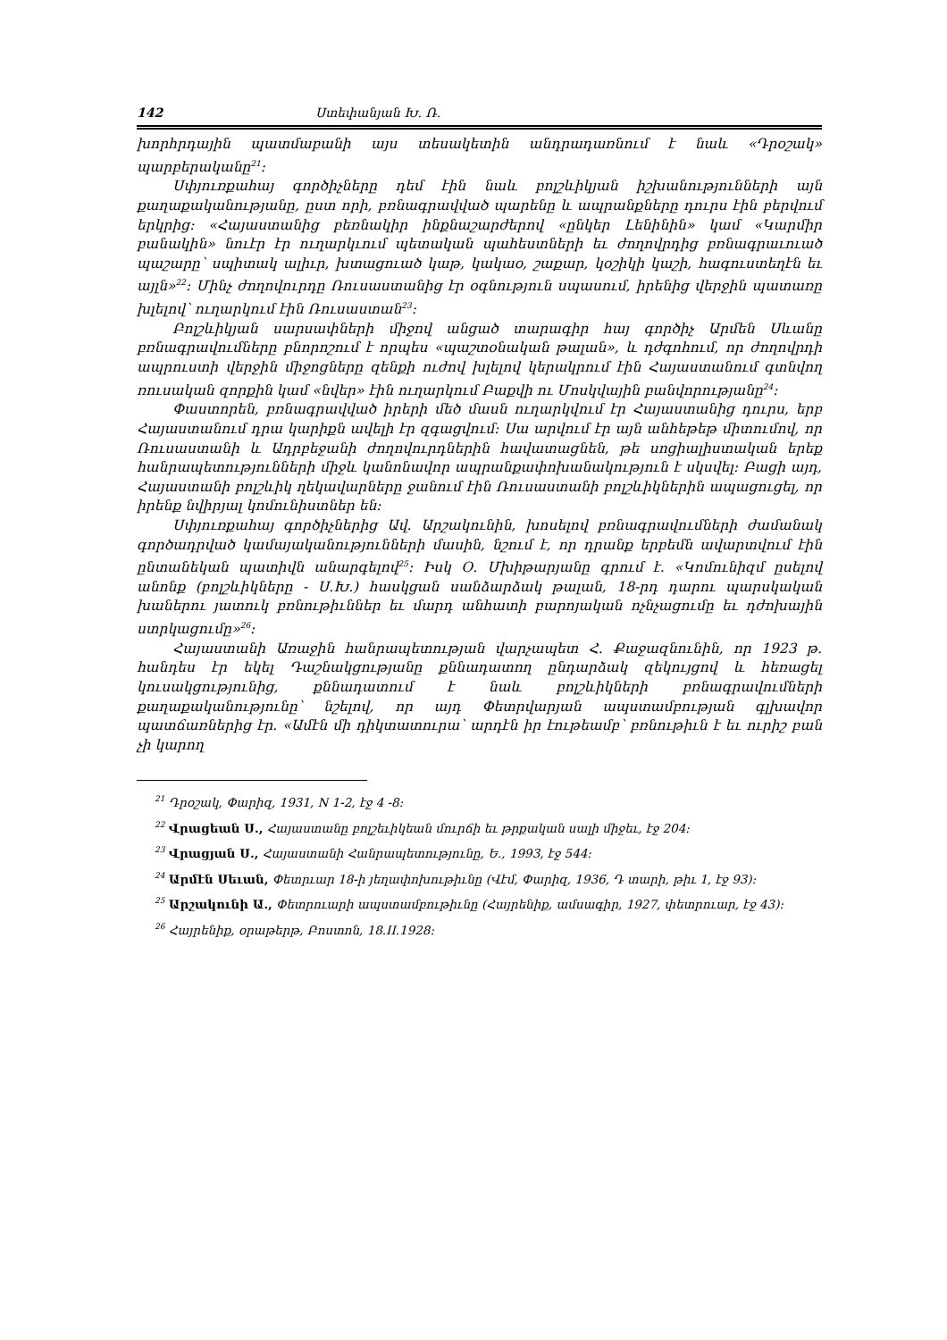142 Ստեփանյան Խ. Ռ.
խորհրդային պատմաբանի այս տեսակետին անդրադառնում է նաև «Դրօշակ» պարբերականը<sup>21</sup>:
Սփյուռքահայ գործիչները դեմ էին նաև բոլշևիկյան իշխանությունների այն քաղաքականությանը, ըստ որի, բռնագրավված պարենը և ապրանքները դուրս էին բերվում երկրից: «Հայաստանից բեռնակիր ինքնաշարժերով «ընկեր Լենինին» կամ «Կարմիր բանակին» նուէր էր ուղարկւում պետական պահեստների եւ ժողովրդից բռնագրաւուած պաշարը՝ սպիտակ ալիւր, խտացուած կաթ, կակաօ, շաքար, կօշիկի կաշի, հագուստեղէն եւ այլն»<sup>22</sup>: Մինչ ժողովուրդը Ռուսաստանից էր օգնություն սպասում, իրենից վերջին պատառը խլելով՝ ուղարկում էին Ռուսաստան<sup>23</sup>:
Բոլշևիկյան սարսափների միջով անցած տարագիր հայ գործիչ Արմեն Սևանը բռնագրավումները բնորոշում է որպես «պաշտօնական թալան», և դժգոհում, որ ժողովրդի ապրուստի վերջին միջոցները զենքի ուժով խլելով կերակրում էին Հայաստանում գտնվող ռուսական զորքին կամ «նվեր» էին ուղարկում Բաքվի ու Մոսկվային բանվորությանը<sup>24</sup>:
Փաստորեն, բռնագրավված իրերի մեծ մասն ուղարկվում էր Հայաստանից դուրս, երբ Հայաստանում դրա կարիքն ավելի էր զգացվում: Սա արվում էր այն անհեթեթ միտումով, որ Ռուսաստանի և Ադրբեջանի ժողովուրդներին հավատացնեն, թե սոցիալիստական երեք հանրապետությունների միջև կանոնավոր ապրանքափոխանակություն է սկսվել: Բացի այդ, Հայաստանի բոլշևիկ ղեկավարները ջանում էին Ռուսաստանի բոլշևիկներին ապացուցել, որ իրենք նվիրյալ կոմունիստներ են:
Սփյուռքահայ գործիչներից Ավ. Արշակունին, խոսելով բռնագրավումների ժամանակ գործադրված կամայականությունների մասին, նշում է, որ դրանք երբեմն ավարտվում էին ընտանեկան պատիվն անարգելով<sup>25</sup>: Իսկ Օ. Մխիթարյանը գրում է. «Կոմունիզմ ըսելով անոնք (բոլշևիկները - Ս.Խ.) հասկցան սանձարձակ թալան, 18-րդ դարու պարսկական խաներու յատուկ բռնութիւններ եւ մարդ անհատի բարոյական ոչնչացումը եւ դժոխային ստրկացումը»<sup>26</sup>:
Հայաստանի Առաջին հանրապետության վարչապետ Հ. Քաջազնունին, որ 1923 թ. հանդես էր եկել Դաշնակցությանը քննադատող ընդարձակ զեկույցով և հեռացել կուսակցությունից, քննադատում է նաև բոլշևիկների բռնագրավումների քաղաքականությունը՝ նշելով, որ այդ Փետրվարյան ապստամբության գլխավոր պատճառներից էր. «Ամէն մի դիկտատուրա՝ արդէն իր էութեամբ՝ բռնութիւն է եւ ուրիշ բան չի կարող
<sup>21</sup> Դրօշակ, Փարիզ, 1931, N 1-2, էջ 4 -8:
<sup>22</sup> Վրացեան Ս., Հայաստանը բոլշեւիկեան մուրճի եւ թրքական սալի միջեւ, էջ 204:
<sup>23</sup> Վրացյան Ս., Հայաստանի Հանրապետությունը, Ե., 1993, էջ 544:
<sup>24</sup> Արմէն Սեւան, Փետրւար 18-ի յեղափոխութիւնը (Վէմ, Փարիզ, 1936, Դ տարի, թիւ 1, էջ 93):
<sup>25</sup> Արշակունի Ա., Փետրուարի ապստամբութիւնը (Հայրենիք, ամսագիր, 1927, փետրուար, էջ 43):
<sup>26</sup> Հայրենիք, օրաթերթ, Բոստոն, 18.II.1928: